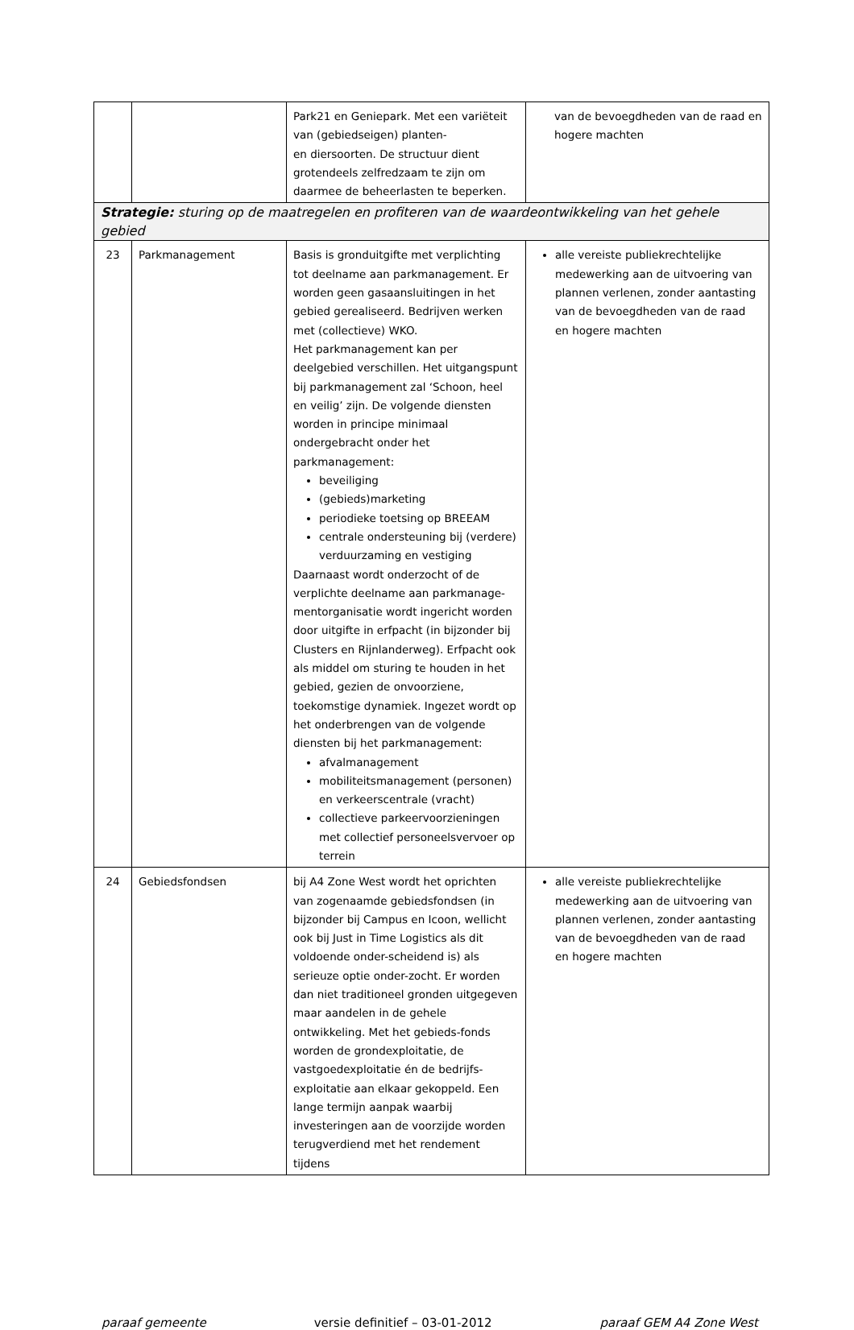| | | Park21 en Geniepark. Met een variëteit van (gebiedseigen) planten- en diersoorten. De structuur dient grotendeels zelfredzaam te zijn om daarmee de beheerlasten te beperken. | van de bevoegdheden van de raad en hogere machten |
| Strategie: sturing op de maatregelen en profiteren van de waardeontwikkeling van het gehele gebied | | | |
| 23 | Parkmanagement | Basis is gronduitgifte met verplichting tot deelname aan parkmanagement. Er worden geen gasaansluitingen in het gebied gerealiseerd. Bedrijven werken met (collectieve) WKO. Het parkmanagement kan per deelgebied verschillen. Het uitgangspunt bij parkmanagement zal ‘Schoon, heel en veilig’ zijn. De volgende diensten worden in principe minimaal ondergebracht onder het parkmanagement: beveiliging (gebieds)marketing periodieke toetsing op BREEAM centrale ondersteuning bij (verdere) verduurzaming en vestiging Daarnaast wordt onderzocht of de verplichte deelname aan parkmanage-mentorganisatie wordt ingericht worden door uitgifte in erfpacht (in bijzonder bij Clusters en Rijnlanderweg). Erfpacht ook als middel om sturing te houden in het gebied, gezien de onvoorziene, toekomstige dynamiek. Ingezet wordt op het onderbrengen van de volgende diensten bij het parkmanagement: afvalmanagement mobiliteitsmanagement (personen) en verkeerscentrale (vracht) collectieve parkeervoorzieningen met collectief personeelsvervoer op terrein | alle vereiste publiekrechtelijke medewerking aan de uitvoering van plannen verlenen, zonder aantasting van de bevoegdheden van de raad en hogere machten |
| 24 | Gebiedsfondsen | bij A4 Zone West wordt het oprichten van zogenaamde gebiedsfondsen (in bijzonder bij Campus en Icoon, wellicht ook bij Just in Time Logistics als dit voldoende onder-scheidend is) als serieuze optie onder-zocht. Er worden dan niet traditioneel gronden uitgegeven maar aandelen in de gehele ontwikkeling. Met het gebieds-fonds worden de grondexploitatie, de vastgoedexploitatie én de bedrijfs-exploitatie aan elkaar gekoppeld. Een lange termijn aanpak waarbij investeringen aan de voorzijde worden terugverdiend met het rendement tijdens | alle vereiste publiekrechtelijke medewerking aan de uitvoering van plannen verlenen, zonder aantasting van de bevoegdheden van de raad en hogere machten |
paraaf gemeente versie definitief – 03-01-2012 paraaf GEM A4 Zone West